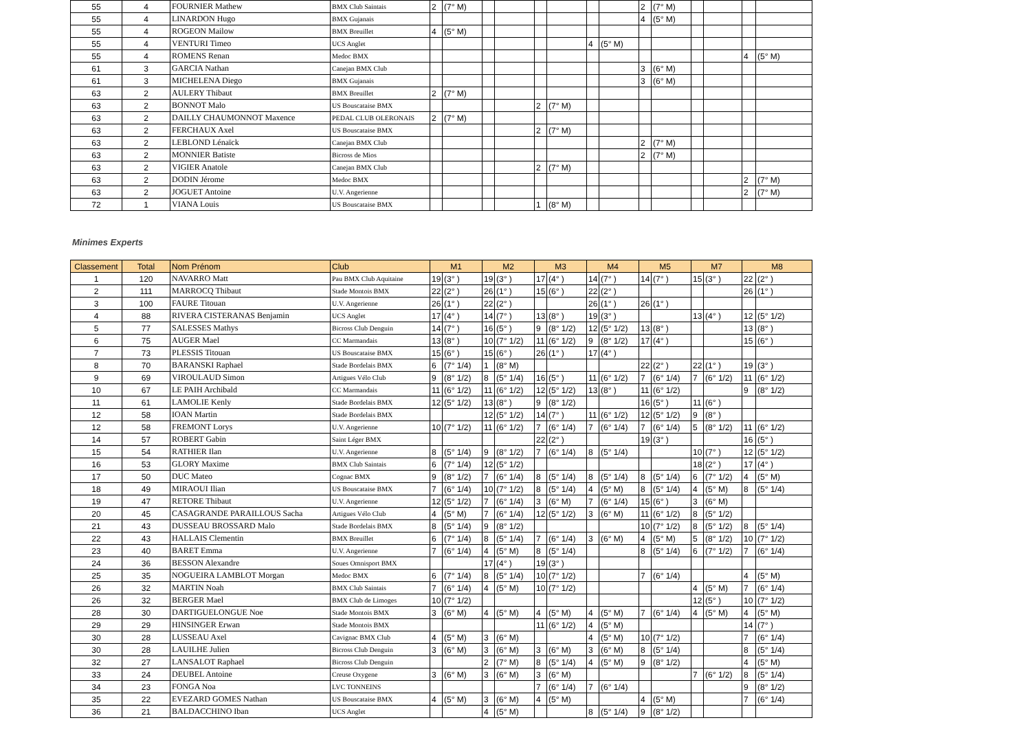| 55 | 4 | FOURNIER Mathew | BMX Club Saintais | 2 | (7° M) | | | | | | | 2 | (7° M) | | | | |
| 55 | 4 | LINARDON Hugo | BMX Gujanais | | | | | | | | | 4 | (5° M) | | | | |
| 55 | 4 | ROGEON Mailow | BMX Breuillet | 4 | (5° M) | | | | | | | | | | | | |
| 55 | 4 | VENTURI Timeo | UCS Anglet | | | | | | | 4 | (5° M) | | | | | | |
| 55 | 4 | ROMENS Renan | Medoc BMX | | | | | | | | | | | | | 4 | (5° M) |
| 61 | 3 | GARCIA Nathan | Canejan BMX Club | | | | | | | | | 3 | (6° M) | | | | |
| 61 | 3 | MICHELENA Diego | BMX Gujanais | | | | | | | | | 3 | (6° M) | | | | |
| 63 | 2 | AULERY Thibaut | BMX Breuillet | 2 | (7° M) | | | | | | | | | | | | |
| 63 | 2 | BONNOT Malo | US Bouscataise BMX | | | | | 2 | (7° M) | | | | | | | | |
| 63 | 2 | DAILLY CHAUMONNOT Maxence | PEDAL CLUB OLERONAIS | 2 | (7° M) | | | | | | | | | | | | |
| 63 | 2 | FERCHAUX Axel | US Bouscataise BMX | | | | | 2 | (7° M) | | | | | | | | |
| 63 | 2 | LEBLOND Lénaïck | Canejan BMX Club | | | | | | | | | 2 | (7° M) | | | | |
| 63 | 2 | MONNIER Batiste | Bicross de Mios | | | | | | | | | 2 | (7° M) | | | | |
| 63 | 2 | VIGIER Anatole | Canejan BMX Club | | | | | 2 | (7° M) | | | | | | | | |
| 63 | 2 | DODIN Jérome | Medoc BMX | | | | | | | | | | | | | 2 | (7° M) |
| 63 | 2 | JOGUET Antoine | U.V. Angerienne | | | | | | | | | | | | | 2 | (7° M) |
| 72 | 1 | VIANA Louis | US Bouscataise BMX | | | | | 1 | (8° M) | | | | | | | | |
Minimes Experts
| Classement | Total | Nom Prénom | Club | M1 | | M2 | | M3 | | M4 | | M5 | | M7 | | M8 | |
| --- | --- | --- | --- | --- | --- | --- | --- | --- | --- | --- | --- | --- | --- | --- | --- | --- | --- |
| 1 | 120 | NAVARRO Matt | Pau BMX Club Aquitaine | 19 | (3° ) | 19 | (3° ) | 17 | (4° ) | 14 | (7° ) | 14 | (7° ) | 15 | (3° ) | 22 | (2° ) |
| 2 | 111 | MARROCQ Thibaut | Stade Montois BMX | 22 | (2° ) | 26 | (1° ) | 15 | (6° ) | 22 | (2° ) | | | | | 26 | (1° ) |
| 3 | 100 | FAURE Titouan | U.V. Angerienne | 26 | (1° ) | 22 | (2° ) | | | 26 | (1° ) | 26 | (1° ) | | | | |
| 4 | 88 | RIVERA CISTERANAS Benjamin | UCS Anglet | 17 | (4° ) | 14 | (7° ) | 13 | (8° ) | 19 | (3° ) | | | 13 | (4° ) | 12 | (5° 1/2) |
| 5 | 77 | SALESSES Mathys | Bicross Club Denguin | 14 | (7° ) | 16 | (5° ) | 9 | (8° 1/2) | 12 | (5° 1/2) | 13 | (8° ) | | | 13 | (8° ) |
| 6 | 75 | AUGER Mael | CC Marmandais | 13 | (8° ) | 10 | (7° 1/2) | 11 | (6° 1/2) | 9 | (8° 1/2) | 17 | (4° ) | | | 15 | (6° ) |
| 7 | 73 | PLESSIS Titouan | US Bouscataise BMX | 15 | (6° ) | 15 | (6° ) | 26 | (1° ) | 17 | (4° ) | | | | | | |
| 8 | 70 | BARANSKI Raphael | Stade Bordelais BMX | 6 | (7° 1/4) | 1 | (8° M) | | | | | 22 | (2° ) | 22 | (1° ) | 19 | (3° ) |
| 9 | 69 | VIROULAUD Simon | Artigues Vélo Club | 9 | (8° 1/2) | 8 | (5° 1/4) | 16 | (5° ) | 11 | (6° 1/2) | 7 | (6° 1/4) | 7 | (6° 1/2) | 11 | (6° 1/2) |
| 10 | 67 | LE PAIH Archibald | CC Marmandais | 11 | (6° 1/2) | 11 | (6° 1/2) | 12 | (5° 1/2) | 13 | (8° ) | 11 | (6° 1/2) | | | 9 | (8° 1/2) |
| 11 | 61 | LAMOLIE Kenly | Stade Bordelais BMX | 12 | (5° 1/2) | 13 | (8° ) | 9 | (8° 1/2) | | | 16 | (5° ) | 11 | (6° ) | | |
| 12 | 58 | IOAN Martin | Stade Bordelais BMX | | | 12 | (5° 1/2) | 14 | (7° ) | 11 | (6° 1/2) | 12 | (5° 1/2) | 9 | (8° ) | | |
| 12 | 58 | FREMONT Lorys | U.V. Angerienne | 10 | (7° 1/2) | 11 | (6° 1/2) | 7 | (6° 1/4) | 7 | (6° 1/4) | 7 | (6° 1/4) | 5 | (8° 1/2) | 11 | (6° 1/2) |
| 14 | 57 | ROBERT Gabin | Saint Léger BMX | | | | | 22 | (2° ) | | | 19 | (3° ) | | | 16 | (5° ) |
| 15 | 54 | RATHIER Ilan | U.V. Angerienne | 8 | (5° 1/4) | 9 | (8° 1/2) | 7 | (6° 1/4) | 8 | (5° 1/4) | | | 10 | (7° ) | 12 | (5° 1/2) |
| 16 | 53 | GLORY Maxime | BMX Club Saintais | 6 | (7° 1/4) | 12 | (5° 1/2) | | | | | | | 18 | (2° ) | 17 | (4° ) |
| 17 | 50 | DUC Mateo | Cognac BMX | 9 | (8° 1/2) | 7 | (6° 1/4) | 8 | (5° 1/4) | 8 | (5° 1/4) | 8 | (5° 1/4) | 6 | (7° 1/2) | 4 | (5° M) |
| 18 | 49 | MIRAOUI Ilian | US Bouscataise BMX | 7 | (6° 1/4) | 10 | (7° 1/2) | 8 | (5° 1/4) | 4 | (5° M) | 8 | (5° 1/4) | 4 | (5° M) | 8 | (5° 1/4) |
| 19 | 47 | RETORE Thibaut | U.V. Angerienne | 12 | (5° 1/2) | 7 | (6° 1/4) | 3 | (6° M) | 7 | (6° 1/4) | 15 | (6° ) | 3 | (6° M) | | |
| 20 | 45 | CASAGRANDE PARAILLOUS Sacha | Artigues Vélo Club | 4 | (5° M) | 7 | (6° 1/4) | 12 | (5° 1/2) | 3 | (6° M) | 11 | (6° 1/2) | 8 | (5° 1/2) | | |
| 21 | 43 | DUSSEAU BROSSARD Malo | Stade Bordelais BMX | 8 | (5° 1/4) | 9 | (8° 1/2) | | | | | 10 | (7° 1/2) | 8 | (5° 1/2) | 8 | (5° 1/4) |
| 22 | 43 | HALLAIS Clementin | BMX Breuillet | 6 | (7° 1/4) | 8 | (5° 1/4) | 7 | (6° 1/4) | 3 | (6° M) | 4 | (5° M) | 5 | (8° 1/2) | 10 | (7° 1/2) |
| 23 | 40 | BARET Emma | U.V. Angerienne | 7 | (6° 1/4) | 4 | (5° M) | 8 | (5° 1/4) | | | 8 | (5° 1/4) | 6 | (7° 1/2) | 7 | (6° 1/4) |
| 24 | 36 | BESSON Alexandre | Soues Omnisport BMX | | | 17 | (4° ) | 19 | (3° ) | | | | | | | | |
| 25 | 35 | NOGUEIRA LAMBLOT Morgan | Medoc BMX | 6 | (7° 1/4) | 8 | (5° 1/4) | 10 | (7° 1/2) | | | 7 | (6° 1/4) | | | 4 | (5° M) |
| 26 | 32 | MARTIN Noah | BMX Club Saintais | 7 | (6° 1/4) | 4 | (5° M) | 10 | (7° 1/2) | | | | | 4 | (5° M) | 7 | (6° 1/4) |
| 26 | 32 | BERGER Mael | BMX Club de Limoges | 10 | (7° 1/2) | | | | | | | | | 12 | (5° ) | 10 | (7° 1/2) |
| 28 | 30 | DARTIGUELONGUE Noe | Stade Montois BMX | 3 | (6° M) | 4 | (5° M) | 4 | (5° M) | 4 | (5° M) | 7 | (6° 1/4) | 4 | (5° M) | 4 | (5° M) |
| 29 | 29 | HINSINGER Erwan | Stade Montois BMX | | | | | 11 | (6° 1/2) | 4 | (5° M) | | | | | 14 | (7° ) |
| 30 | 28 | LUSSEAU Axel | Cavignac BMX Club | 4 | (5° M) | 3 | (6° M) | | | 4 | (5° M) | 10 | (7° 1/2) | | | 7 | (6° 1/4) |
| 30 | 28 | LAUILHE Julien | Bicross Club Denguin | 3 | (6° M) | 3 | (6° M) | 3 | (6° M) | 3 | (6° M) | 8 | (5° 1/4) | | | 8 | (5° 1/4) |
| 32 | 27 | LANSALOT Raphael | Bicross Club Denguin | | | 2 | (7° M) | 8 | (5° 1/4) | 4 | (5° M) | 9 | (8° 1/2) | | | 4 | (5° M) |
| 33 | 24 | DEUBEL Antoine | Creuse Oxygene | 3 | (6° M) | 3 | (6° M) | 3 | (6° M) | | | | | 7 | (6° 1/2) | 8 | (5° 1/4) |
| 34 | 23 | FONGA Noa | LVC TONNEINS | | | | | 7 | (6° 1/4) | 7 | (6° 1/4) | | | | | 9 | (8° 1/2) |
| 35 | 22 | EVEZARD GOMES Nathan | US Bouscataise BMX | 4 | (5° M) | 3 | (6° M) | 4 | (5° M) | | | 4 | (5° M) | | | 7 | (6° 1/4) |
| 36 | 21 | BALDACCHINO Iban | UCS Anglet | | | 4 | (5° M) | | | 8 | (5° 1/4) | 9 | (8° 1/2) | | | | |